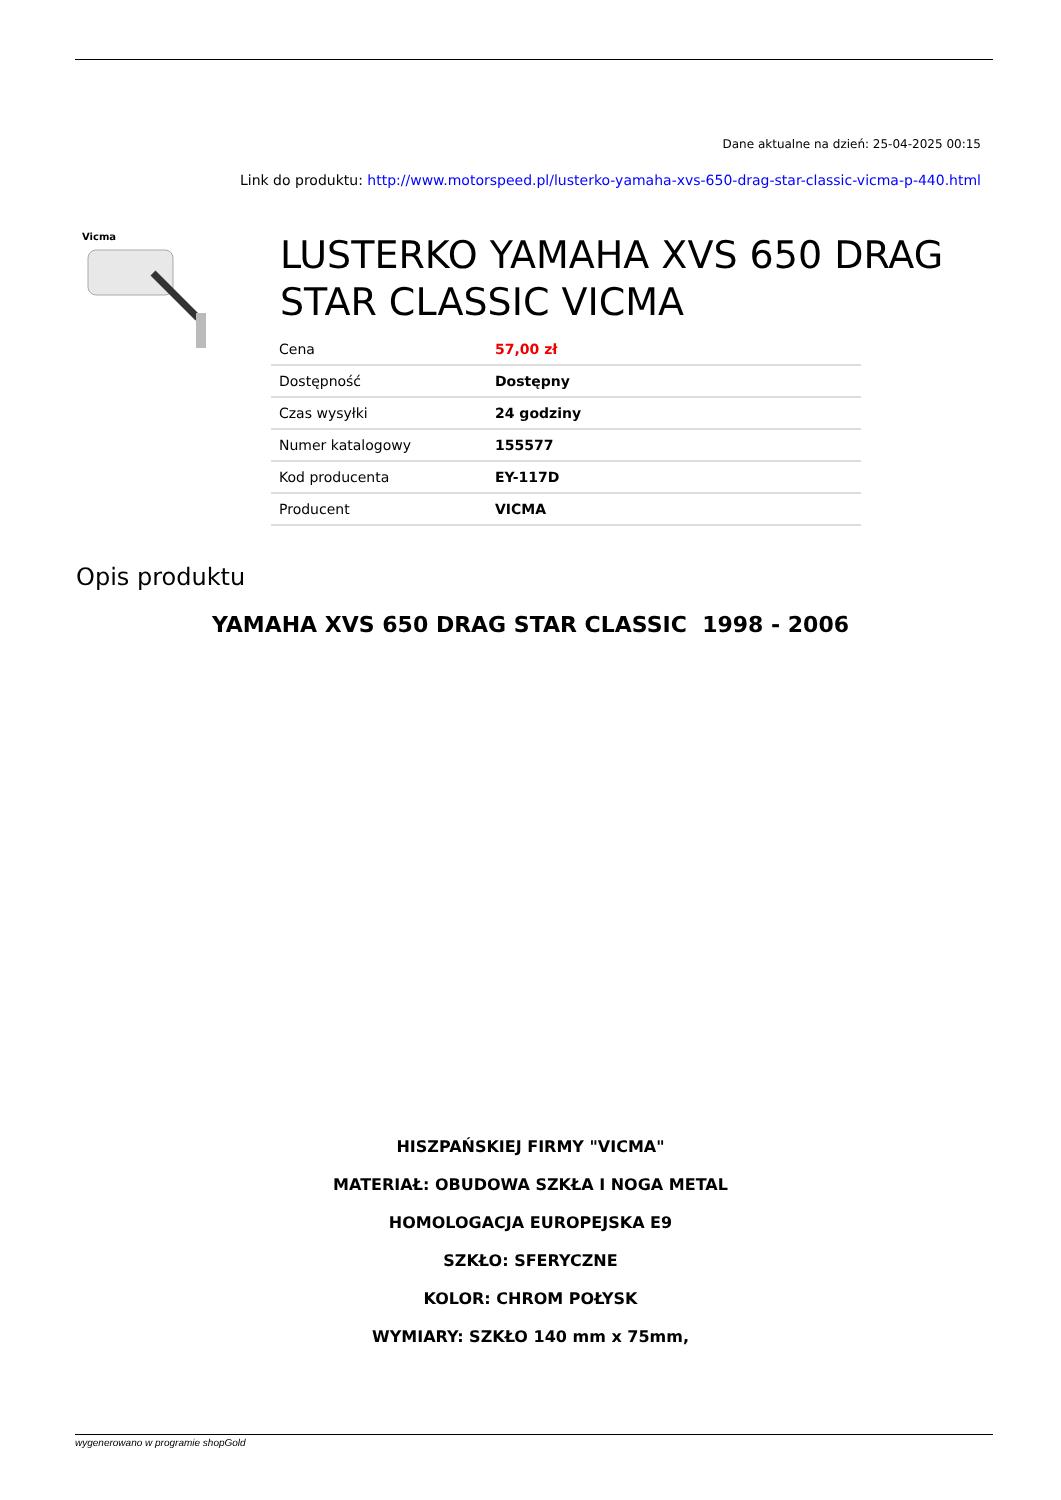Dane aktualne na dzień: 25-04-2025 00:15
Link do produktu: http://www.motorspeed.pl/lusterko-yamaha-xvs-650-drag-star-classic-vicma-p-440.html
Vicma
LUSTERKO YAMAHA XVS 650 DRAG STAR CLASSIC VICMA
| Cena | 57,00 zł |
| Dostępność | Dostępny |
| Czas wysyłki | 24 godziny |
| Numer katalogowy | 155577 |
| Kod producenta | EY-117D |
| Producent | VICMA |
Opis produktu
YAMAHA XVS 650 DRAG STAR CLASSIC 1998 - 2006
HISZPAŃSKIEJ FIRMY "VICMA"
MATERIAŁ: OBUDOWA SZKŁA I NOGA METAL
HOMOLOGACJA EUROPEJSKA E9
SZKŁO: SFERYCZNE
KOLOR: CHROM POŁYSK
WYMIARY: SZKŁO 140 mm x 75mm,
wygenerowano w programie shopGold